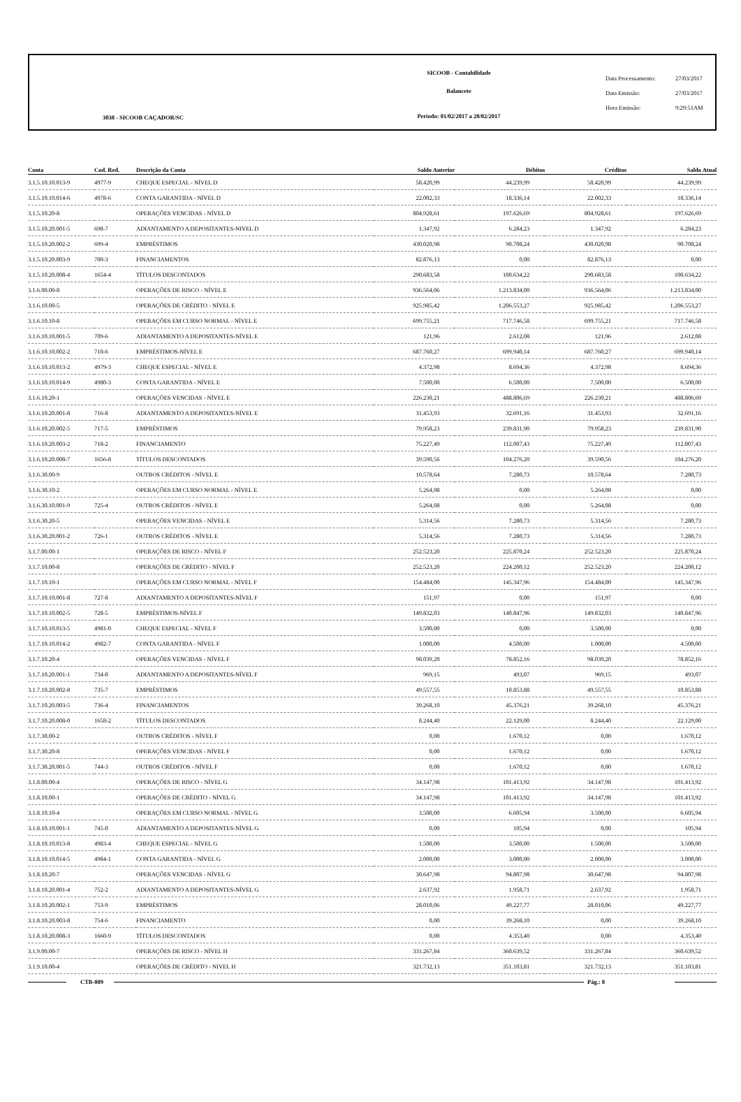3038 - SICOOB CAÇADOR/SC
SICOOB - Contabilidade
Balancete
Período: 01/02/2017 a 28/02/2017
Data Processamento: 27/03/2017
Data Emissão: 27/03/2017
Hora Emissão: 9:29:51AM
| Conta | Cod. Red. | Descrição da Conta | Saldo Anterior | Débitos | Créditos | Saldo Atual |
| --- | --- | --- | --- | --- | --- | --- |
| 3.1.5.10.10.013-9 | 4977-9 | CHEQUE ESPECIAL - NÍVEL D | 58.420,99 | 44.239,99 | 58.420,99 | 44.239,99 |
| 3.1.5.10.10.014-6 | 4978-6 | CONTA GARANTIDA - NÍVEL D | 22.002,33 | 18.336,14 | 22.002,33 | 18.336,14 |
| 3.1.5.10.20-8 | | OPERAÇÕES VENCIDAS - NÍVEL D | 804.928,61 | 197.626,69 | 804.928,61 | 197.626,69 |
| 3.1.5.10.20.001-5 | 698-7 | ADIANTAMENTO A DEPOSITANTES-NIVEL D | 1.347,92 | 6.284,23 | 1.347,92 | 6.284,23 |
| 3.1.5.10.20.002-2 | 699-4 | EMPRÉSTIMOS | 430.020,98 | 90.708,24 | 430.020,98 | 90.708,24 |
| 3.1.5.10.20.003-9 | 700-3 | FINANCIAMENTOS | 82.876,13 | 0,00 | 82.876,13 | 0,00 |
| 3.1.5.10.20.008-4 | 1654-4 | TÍTULOS DESCONTADOS | 290.683,58 | 100.634,22 | 290.683,58 | 100.634,22 |
| 3.1.6.00.00-8 | | OPERAÇÕES DE RISCO - NÍVEL E | 936.564,06 | 1.213.834,00 | 936.564,06 | 1.213.834,00 |
| 3.1.6.10.00-5 | | OPERAÇÕES DE CRÉDITO - NÍVEL E | 925.985,42 | 1.206.553,27 | 925.985,42 | 1.206.553,27 |
| 3.1.6.10.10-8 | | OPERAÇÕES EM CURSO NORMAL - NÍVEL E | 699.755,21 | 717.746,58 | 699.755,21 | 717.746,58 |
| 3.1.6.10.10.001-5 | 709-6 | ADIANTAMENTO A DEPOSITANTES-NÍVEL E | 121,96 | 2.612,08 | 121,96 | 2.612,08 |
| 3.1.6.10.10.002-2 | 710-6 | EMPRÉSTIMOS-NÍVEL E | 687.760,27 | 699.940,14 | 687.760,27 | 699.940,14 |
| 3.1.6.10.10.013-2 | 4979-3 | CHEQUE ESPECIAL - NÍVEL E | 4.372,98 | 8.694,36 | 4.372,98 | 8.694,36 |
| 3.1.6.10.10.014-9 | 4980-3 | CONTA GARANTIDA - NÍVEL E | 7.500,00 | 6.500,00 | 7.500,00 | 6.500,00 |
| 3.1.6.10.20-1 | | OPERAÇÕES VENCIDAS - NÍVEL E | 226.230,21 | 488.806,69 | 226.230,21 | 488.806,69 |
| 3.1.6.10.20.001-8 | 716-8 | ADIANTAMENTO A DEPOSITANTES-NÍVEL E | 31.453,93 | 32.691,16 | 31.453,93 | 32.691,16 |
| 3.1.6.10.20.002-5 | 717-5 | EMPRÉSTIMOS | 79.958,23 | 239.831,90 | 79.958,23 | 239.831,90 |
| 3.1.6.10.20.003-2 | 718-2 | FINANCIAMENTO | 75.227,49 | 112.007,43 | 75.227,49 | 112.007,43 |
| 3.1.6.10.20.008-7 | 1656-8 | TÍTULOS DESCONTADOS | 39.590,56 | 104.276,20 | 39.590,56 | 104.276,20 |
| 3.1.6.30.00-9 | | OUTROS CRÉDITOS - NÍVEL E | 10.578,64 | 7.280,73 | 10.578,64 | 7.280,73 |
| 3.1.6.30.10-2 | | OPERAÇÕES EM CURSO NORMAL - NÍVEL E | 5.264,08 | 0,00 | 5.264,08 | 0,00 |
| 3.1.6.30.10.001-9 | 725-4 | OUTROS CRÉDITOS - NÍVEL E | 5.264,08 | 0,00 | 5.264,08 | 0,00 |
| 3.1.6.30.20-5 | | OPERAÇÕES VENCIDAS - NÍVEL E | 5.314,56 | 7.280,73 | 5.314,56 | 7.280,73 |
| 3.1.6.30.20.001-2 | 726-1 | OUTROS CRÉDITOS - NÍVEL E | 5.314,56 | 7.280,73 | 5.314,56 | 7.280,73 |
| 3.1.7.00.00-1 | | OPERAÇÕES DE RISCO - NÍVEL F | 252.523,20 | 225.870,24 | 252.523,20 | 225.870,24 |
| 3.1.7.10.00-8 | | OPERAÇÕES DE CRÉDITO - NÍVEL F | 252.523,20 | 224.200,12 | 252.523,20 | 224.200,12 |
| 3.1.7.10.10-1 | | OPERAÇÕES EM CURSO NORMAL - NÍVEL F | 154.484,00 | 145.347,96 | 154.484,00 | 145.347,96 |
| 3.1.7.10.10.001-8 | 727-8 | ADIANTAMENTO A DEPOSITANTES-NÍVEL F | 151,97 | 0,00 | 151,97 | 0,00 |
| 3.1.7.10.10.002-5 | 728-5 | EMPRÉSTIMOS-NÍVEL F | 149.832,03 | 140.847,96 | 149.832,03 | 140.847,96 |
| 3.1.7.10.10.013-5 | 4981-0 | CHEQUE ESPECIAL - NÍVEL F | 3.500,00 | 0,00 | 3.500,00 | 0,00 |
| 3.1.7.10.10.014-2 | 4982-7 | CONTA GARANTIDA - NÍVEL F | 1.000,00 | 4.500,00 | 1.000,00 | 4.500,00 |
| 3.1.7.10.20-4 | | OPERAÇÕES VENCIDAS - NÍVEL F | 98.039,20 | 78.852,16 | 98.039,20 | 78.852,16 |
| 3.1.7.10.20.001-1 | 734-0 | ADIANTAMENTO A DEPOSITANTES-NÍVEL F | 969,15 | 493,07 | 969,15 | 493,07 |
| 3.1.7.10.20.002-8 | 735-7 | EMPRÉSTIMOS | 49.557,55 | 10.853,88 | 49.557,55 | 10.853,88 |
| 3.1.7.10.20.003-5 | 736-4 | FINANCIAMENTOS | 39.268,10 | 45.376,21 | 39.268,10 | 45.376,21 |
| 3.1.7.10.20.008-0 | 1658-2 | TÍTULOS DESCONTADOS | 8.244,40 | 22.129,00 | 8.244,40 | 22.129,00 |
| 3.1.7.30.00-2 | | OUTROS CRÉDITOS - NÍVEL F | 0,00 | 1.670,12 | 0,00 | 1.670,12 |
| 3.1.7.30.20-8 | | OPERAÇÕES VENCIDAS - NÍVEL F | 0,00 | 1.670,12 | 0,00 | 1.670,12 |
| 3.1.7.30.20.001-5 | 744-3 | OUTROS CRÉDITOS - NÍVEL F | 0,00 | 1.670,12 | 0,00 | 1.670,12 |
| 3.1.8.00.00-4 | | OPERAÇÕES DE RISCO - NÍVEL G | 34.147,98 | 101.413,92 | 34.147,98 | 101.413,92 |
| 3.1.8.10.00-1 | | OPERAÇÕES DE CRÉDITO - NÍVEL G | 34.147,98 | 101.413,92 | 34.147,98 | 101.413,92 |
| 3.1.8.10.10-4 | | OPERAÇÕES EM CURSO NORMAL - NÍVEL G | 3.500,00 | 6.605,94 | 3.500,00 | 6.605,94 |
| 3.1.8.10.10.001-1 | 745-0 | ADIANTAMENTO A DEPOSITANTES-NÍVEL G | 0,00 | 105,94 | 0,00 | 105,94 |
| 3.1.8.10.10.013-8 | 4983-4 | CHEQUE ESPECIAL - NÍVEL G | 1.500,00 | 3.500,00 | 1.500,00 | 3.500,00 |
| 3.1.8.10.10.014-5 | 4984-1 | CONTA GARANTIDA - NÍVEL G | 2.000,00 | 3.000,00 | 2.000,00 | 3.000,00 |
| 3.1.8.10.20-7 | | OPERAÇÕES VENCIDAS - NÍVEL G | 30.647,98 | 94.807,98 | 30.647,98 | 94.807,98 |
| 3.1.8.10.20.001-4 | 752-2 | ADIANTAMENTO A DEPOSITANTES-NÍVEL G | 2.637,92 | 1.958,71 | 2.637,92 | 1.958,71 |
| 3.1.8.10.20.002-1 | 753-9 | EMPRÉSTIMOS | 28.010,06 | 49.227,77 | 28.010,06 | 49.227,77 |
| 3.1.8.10.20.003-8 | 754-6 | FINANCIAMENTO | 0,00 | 39.268,10 | 0,00 | 39.268,10 |
| 3.1.8.10.20.008-3 | 1660-9 | TÍTULOS DESCONTADOS | 0,00 | 4.353,40 | 0,00 | 4.353,40 |
| 3.1.9.00.00-7 | | OPERAÇÕES DE RISCO - NÍVEL H | 331.267,84 | 360.639,52 | 331.267,84 | 360.639,52 |
| 3.1.9.10.00-4 | | OPERAÇÕES DE CRÉDITO - NIVEL H | 321.732,13 | 351.103,81 | 321.732,13 | 351.103,81 |
CTB-009 Pág.: 8